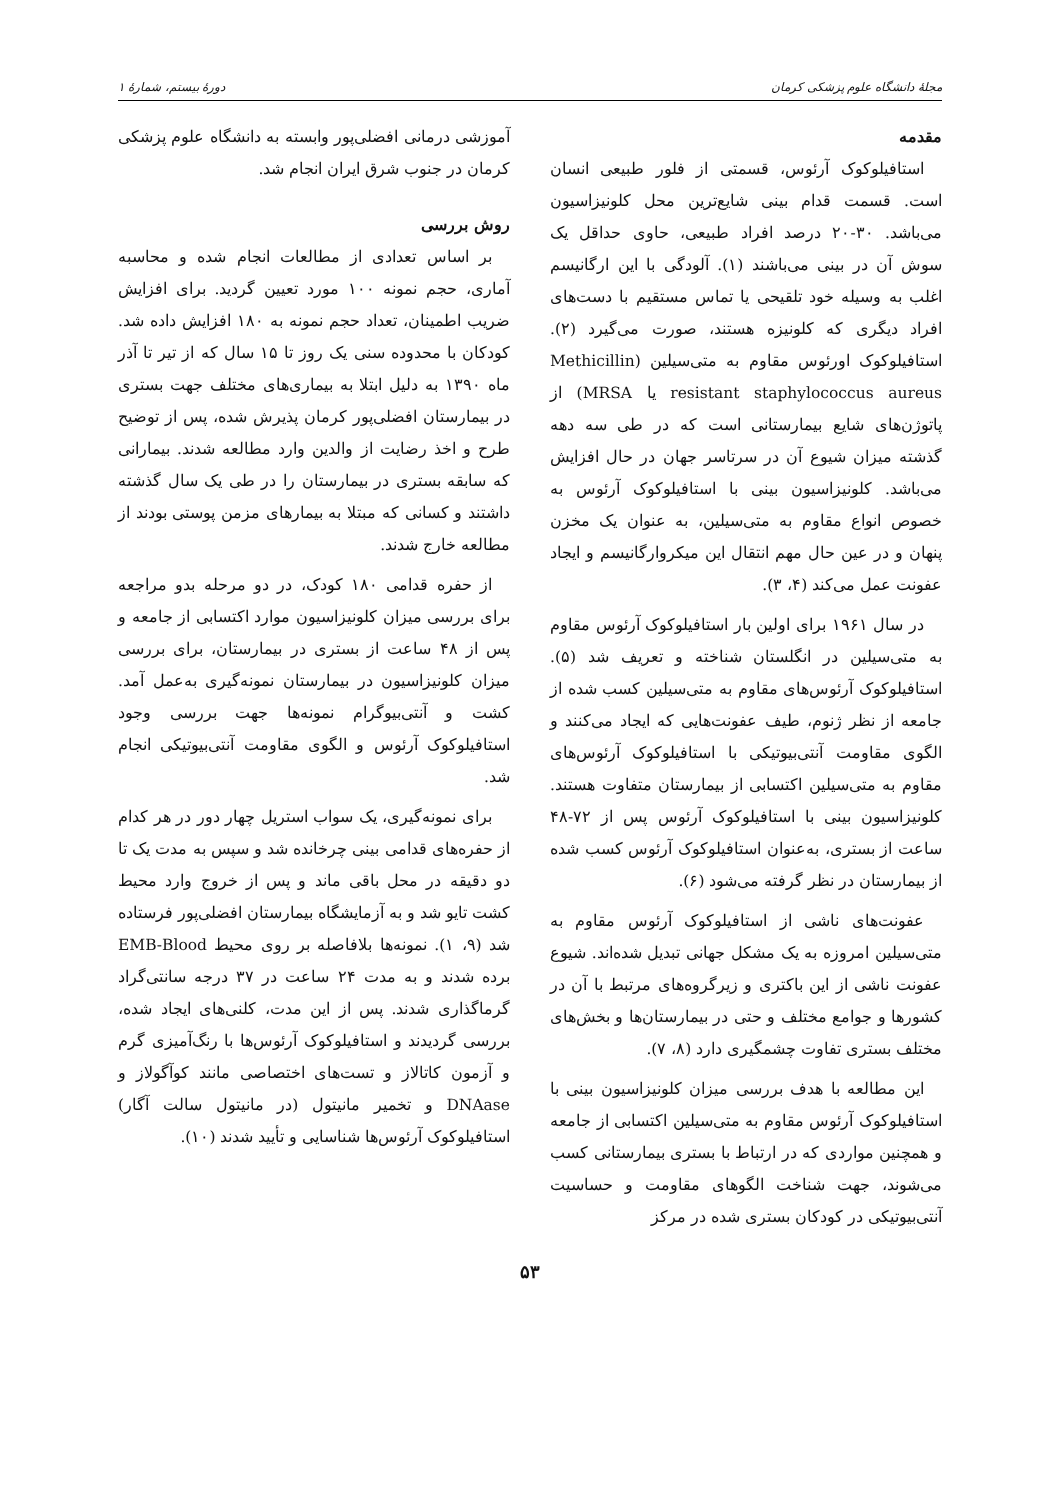مجلهٔ دانشگاه علوم پزشکی کرمان دورهٔ بیستم، شمارهٔ ۱
مقدمه
استافیلوکوک آرئوس، قسمتی از فلور طبیعی انسان است. قسمت قدام بینی شایع‌ترین محل کلونیزاسیون می‌باشد. ۳۰-۲۰ درصد افراد طبیعی، حاوی حداقل یک سوش آن در بینی می‌باشند (۱). آلودگی با این ارگانیسم اغلب به وسیله خود تلقیحی یا تماس مستقیم با دست‌های افراد دیگری که کلونیزه هستند، صورت می‌گیرد (۲). استافیلوکوک اورئوس مقاوم به متی‌سیلین (Methicillin resistant staphylococcus aureus یا MRSA) از پاتوژن‌های شایع بیمارستانی است که در طی سه دهه گذشته میزان شیوع آن در سرتاسر جهان در حال افزایش می‌باشد. کلونیزاسیون بینی با استافیلوکوک آرئوس به خصوص انواع مقاوم به متی‌سیلین، به عنوان یک مخزن پنهان و در عین حال مهم انتقال این میکروارگانیسم و ایجاد عفونت عمل می‌کند (۴، ۳).
در سال ۱۹۶۱ برای اولین بار استافیلوکوک آرئوس مقاوم به متی‌سیلین در انگلستان شناخته و تعریف شد (۵). استافیلوکوک آرئوس‌های مقاوم به متی‌سیلین کسب شده از جامعه از نظر ژنوم، طیف عفونت‌هایی که ایجاد می‌کنند و الگوی مقاومت آنتی‌بیوتیکی با استافیلوکوک آرئوس‌های مقاوم به متی‌سیلین اکتسابی از بیمارستان متفاوت هستند. کلونیزاسیون بینی با استافیلوکوک آرئوس پس از ۷۲-۴۸ ساعت از بستری، به‌عنوان استافیلوکوک آرئوس کسب شده از بیمارستان در نظر گرفته می‌شود (۶).
عفونت‌های ناشی از استافیلوکوک آرئوس مقاوم به متی‌سیلین امروزه به یک مشکل جهانی تبدیل شده‌اند. شیوع عفونت ناشی از این باکتری و زیرگروه‌های مرتبط با آن در کشورها و جوامع مختلف و حتی در بیمارستان‌ها و بخش‌های مختلف بستری تفاوت چشمگیری دارد (۸، ۷).
این مطالعه با هدف بررسی میزان کلونیزاسیون بینی با استافیلوکوک آرئوس مقاوم به متی‌سیلین اکتسابی از جامعه و همچنین مواردی که در ارتباط با بستری بیمارستانی کسب می‌شوند، جهت شناخت الگوهای مقاومت و حساسیت آنتی‌بیوتیکی در کودکان بستری شده در مرکز
آموزشی درمانی افضلی‌پور وابسته به دانشگاه علوم پزشکی کرمان در جنوب شرق ایران انجام شد.
روش بررسی
بر اساس تعدادی از مطالعات انجام شده و محاسبه آماری، حجم نمونه ۱۰۰ مورد تعیین گردید. برای افزایش ضریب اطمینان، تعداد حجم نمونه به ۱۸۰ افزایش داده شد. کودکان با محدوده سنی یک روز تا ۱۵ سال که از تیر تا آذر ماه ۱۳۹۰ به دلیل ابتلا به بیماری‌های مختلف جهت بستری در بیمارستان افضلی‌پور کرمان پذیرش شده، پس از توضیح طرح و اخذ رضایت از والدین وارد مطالعه شدند. بیمارانی که سابقه بستری در بیمارستان را در طی یک سال گذشته داشتند و کسانی که مبتلا به بیمارهای مزمن پوستی بودند از مطالعه خارج شدند.
از حفره قدامی ۱۸۰ کودک، در دو مرحله بدو مراجعه برای بررسی میزان کلونیزاسیون موارد اکتسابی از جامعه و پس از ۴۸ ساعت از بستری در بیمارستان، برای بررسی میزان کلونیزاسیون در بیمارستان نمونه‌گیری به‌عمل آمد. کشت و آنتی‌بیوگرام نمونه‌ها جهت بررسی وجود استافیلوکوک آرئوس و الگوی مقاومت آنتی‌بیوتیکی انجام شد.
برای نمونه‌گیری، یک سواب استریل چهار دور در هر کدام از حفره‌های قدامی بینی چرخانده شد و سپس به مدت یک تا دو دقیقه در محل باقی ماند و پس از خروج وارد محیط کشت تایو شد و به آزمایشگاه بیمارستان افضلی‌پور فرستاده شد (۹، ۱). نمونه‌ها بلافاصله بر روی محیط EMB-Blood برده شدند و به مدت ۲۴ ساعت در ۳۷ درجه سانتی‌گراد گرماگذاری شدند. پس از این مدت، کلنی‌های ایجاد شده، بررسی گردیدند و استافیلوکوک آرئوس‌ها با رنگ‌آمیزی گرم و آزمون کاتالاز و تست‌های اختصاصی مانند کوآگولاز و DNAase و تخمیر مانیتول (در مانیتول سالت آگار) استافیلوکوک آرئوس‌ها شناسایی و تأیید شدند (۱۰).
۵۳